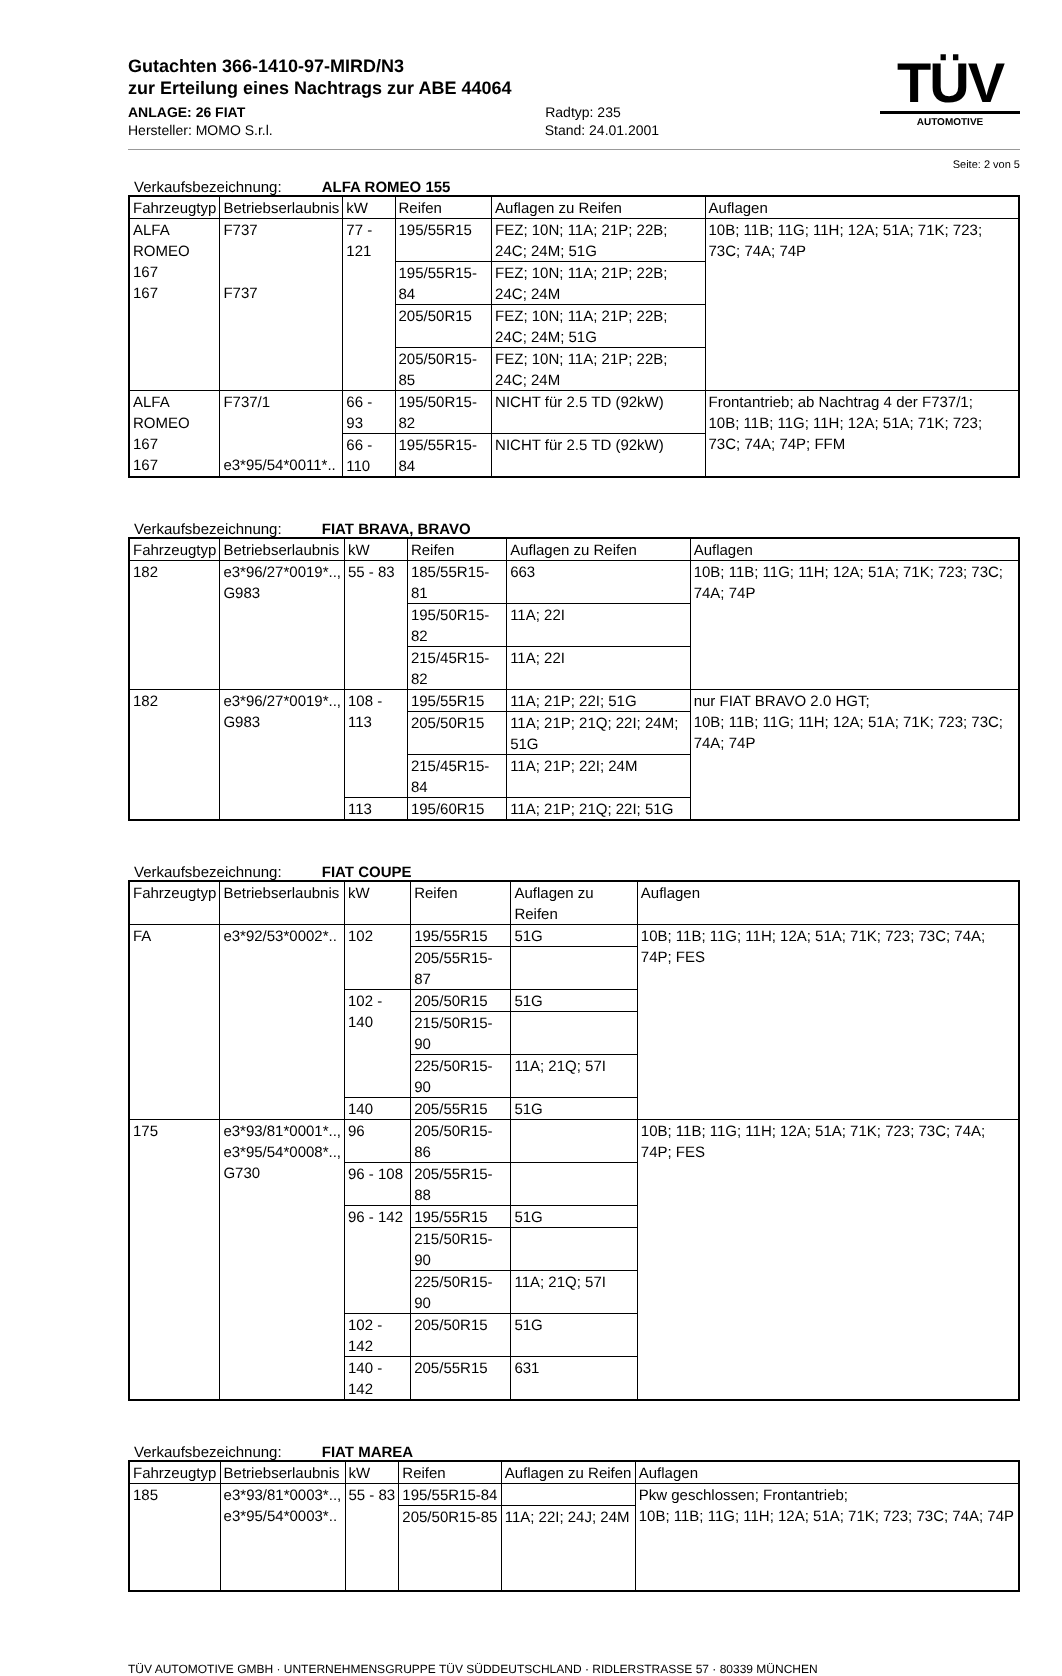Gutachten 366-1410-97-MIRD/N3
zur Erteilung eines Nachtrags zur ABE 44064
ANLAGE: 26 FIAT Radtyp: 235
Hersteller: MOMO S.r.l. Stand: 24.01.2001
TÜV
AUTOMOTIVE
Seite: 2 von 5
Verkaufsbezeichnung: ALFA ROMEO 155
| Fahrzeugtyp | Betriebserlaubnis | kW | Reifen | Auflagen zu Reifen | Auflagen |
| --- | --- | --- | --- | --- | --- |
| ALFA ROMEO 167 167 | F737 F737 | 77 - 121 | 195/55R15 | FEZ; 10N; 11A; 21P; 22B; 24C; 24M; 51G | 10B; 11B; 11G; 11H; 12A; 51A; 71K; 723; 73C; 74A; 74P |
| | | | 195/55R15-84 | FEZ; 10N; 11A; 21P; 22B; 24C; 24M | |
| | | | 205/50R15 | FEZ; 10N; 11A; 21P; 22B; 24C; 24M; 51G | |
| | | | 205/50R15-85 | FEZ; 10N; 11A; 21P; 22B; 24C; 24M | |
| ALFA ROMEO 167 167 | F737/1 e3*95/54*0011*.. | 66 - 93 | 195/50R15-82 | NICHT für 2.5 TD (92kW) | Frontantrieb; ab Nachtrag 4 der F737/1; 10B; 11B; 11G; 11H; 12A; 51A; 71K; 723; 73C; 74A; 74P; FFM |
| | | 66 - 110 | 195/55R15-84 | NICHT für 2.5 TD (92kW) | |
Verkaufsbezeichnung: FIAT BRAVA, BRAVO
| Fahrzeugtyp | Betriebserlaubnis | kW | Reifen | Auflagen zu Reifen | Auflagen |
| --- | --- | --- | --- | --- | --- |
| 182 | e3*96/27*0019*.., G983 | 55 - 83 | 185/55R15-81 | 663 | 10B; 11B; 11G; 11H; 12A; 51A; 71K; 723; 73C; 74A; 74P |
| | | | 195/50R15-82 | 11A; 22I | |
| | | | 215/45R15-82 | 11A; 22I | |
| 182 | e3*96/27*0019*.., G983 | 108 - 113 | 195/55R15 | 11A; 21P; 22I; 51G | nur FIAT BRAVO 2.0 HGT; 10B; 11B; 11G; 11H; 12A; 51A; 71K; 723; 73C; 74A; 74P |
| | | | 205/50R15 | 11A; 21P; 21Q; 22I; 24M; 51G | |
| | | | 215/45R15-84 | 11A; 21P; 22I; 24M | |
| | | 113 | 195/60R15 | 11A; 21P; 21Q; 22I; 51G | |
Verkaufsbezeichnung: FIAT COUPE
| Fahrzeugtyp | Betriebserlaubnis | kW | Reifen | Auflagen zu Reifen | Auflagen |
| --- | --- | --- | --- | --- | --- |
| FA | e3*92/53*0002*.. | 102 | 195/55R15 | 51G | 10B; 11B; 11G; 11H; 12A; 51A; 71K; 723; 73C; 74A; 74P; FES |
| | | | 205/55R15-87 | | |
| | | 102 - 140 | 205/50R15 | 51G | |
| | | | 215/50R15-90 | | |
| | | | 225/50R15-90 | 11A; 21Q; 57I | |
| | | 140 | 205/55R15 | 51G | |
| 175 | e3*93/81*0001*.., e3*95/54*0008*.., G730 | 96 | 205/50R15-86 | | 10B; 11B; 11G; 11H; 12A; 51A; 71K; 723; 73C; 74A; 74P; FES |
| | | 96 - 108 | 205/55R15-88 | | |
| | | 96 - 142 | 195/55R15 | 51G | |
| | | | 215/50R15-90 | | |
| | | | 225/50R15-90 | 11A; 21Q; 57I | |
| | | 102 - 142 | 205/50R15 | 51G | |
| | | 140 - 142 | 205/55R15 | 631 | |
Verkaufsbezeichnung: FIAT MAREA
| Fahrzeugtyp | Betriebserlaubnis | kW | Reifen | Auflagen zu Reifen | Auflagen |
| --- | --- | --- | --- | --- | --- |
| 185 | e3*93/81*0003*.., e3*95/54*0003*.. | 55 - 83 | 195/55R15-84 | | Pkw geschlossen; Frontantrieb; 10B; 11B; 11G; 11H; 12A; 51A; 71K; 723; 73C; 74A; 74P |
| | | | 205/50R15-85 | 11A; 22I; 24J; 24M | |
TÜV AUTOMOTIVE GMBH · UNTERNEHMENSGRUPPE TÜV SÜDDEUTSCHLAND · RIDLERSTRASSE 57 · 80339 MÜNCHEN